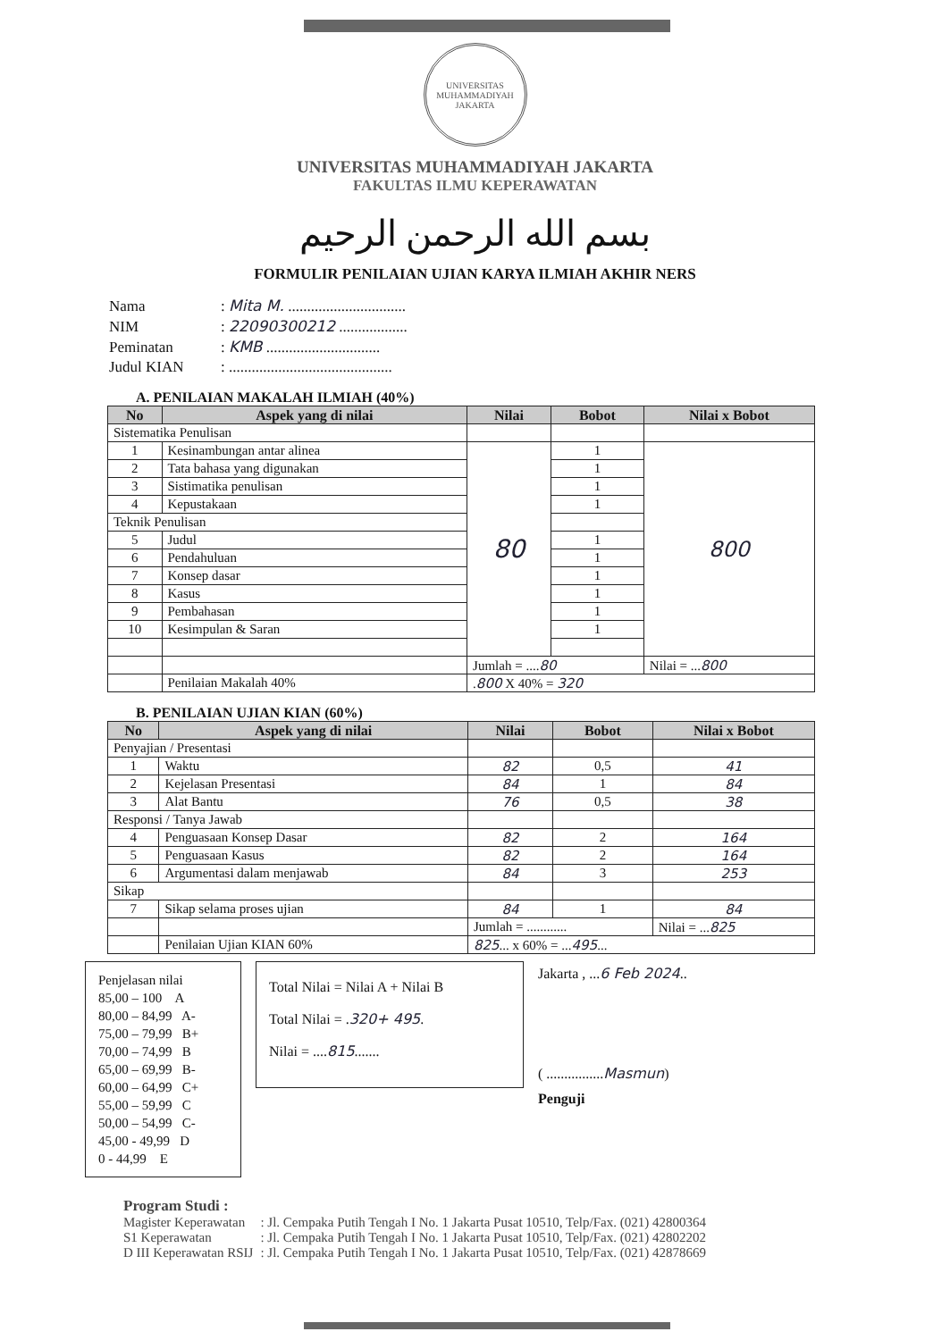UNIVERSITAS MUHAMMADIYAH JAKARTA
UNIVERSITAS MUHAMMADIYAH JAKARTA
FAKULTAS ILMU KEPERAWATAN
بسم الله الرحمن الرحيم
FORMULIR PENILAIAN UJIAN KARYA ILMIAH AKHIR NERS
Nama: Mita M. ...............................
NIM: 22090300212 ..................
Peminatan: KMB ..............................
Judul KIAN: ...........................................
A. PENILAIAN MAKALAH ILMIAH (40%)
| No | Aspek yang di nilai | Nilai | Bobot | Nilai x Bobot |
| --- | --- | --- | --- | --- |
| Sistematika Penulisan | | | | |
| 1 | Kesinambungan antar alinea | 80 | 1 | 800 |
| 2 | Tata bahasa yang digunakan | | 1 | |
| 3 | Sistimatika penulisan | | 1 | |
| 4 | Kepustakaan | | 1 | |
| Teknik Penulisan | | | | |
| 5 | Judul | | 1 | |
| 6 | Pendahuluan | | 1 | |
| 7 | Konsep dasar | | 1 | |
| 8 | Kasus | | 1 | |
| 9 | Pembahasan | | 1 | |
| 10 | Kesimpulan & Saran | | 1 | |
| | | Jumlah = .... 80 | | Nilai = ... 800 |
| | Penilaian Makalah 40% | . 800 X 40% = 320 | | |
B. PENILAIAN UJIAN KIAN (60%)
| No | Aspek yang di nilai | Nilai | Bobot | Nilai x Bobot |
| --- | --- | --- | --- | --- |
| Penyajian / Presentasi | | | | |
| 1 | Waktu | 82 | 0,5 | 41 |
| 2 | Kejelasan Presentasi | 84 | 1 | 84 |
| 3 | Alat Bantu | 76 | 0,5 | 38 |
| Responsi / Tanya Jawab | | | | |
| 4 | Penguasaan Konsep Dasar | 82 | 2 | 164 |
| 5 | Penguasaan Kasus | 82 | 2 | 164 |
| 6 | Argumentasi dalam menjawab | 84 | 3 | 253 |
| Sikap | | | | |
| 7 | Sikap selama proses ujian | 84 | 1 | 84 |
| | | Jumlah = ............ | | Nilai = ... 825 |
| | Penilaian Ujian KIAN 60% | 825 ... x 60% = ... 495 ... | | |
Penjelasan nilai
85,00 – 100 A
80,00 – 84,99 A-
75,00 – 79,99 B+
70,00 – 74,99 B
65,00 – 69,99 B-
60,00 – 64,99 C+
55,00 – 59,99 C
50,00 – 54,99 C-
45,00 - 49,99 D
0 - 44,99 E
Total Nilai = Nilai A + Nilai B
Total Nilai = .320+ 495.
Nilai = ....815.......
Jakarta , ...6 Feb 2024..
( ................Masmun)
Penguji
Program Studi :
| Magister Keperawatan | : Jl. Cempaka Putih Tengah I No. 1 Jakarta Pusat 10510, Telp/Fax. (021) 42800364 |
| S1 Keperawatan | : Jl. Cempaka Putih Tengah I No. 1 Jakarta Pusat 10510, Telp/Fax. (021) 42802202 |
| D III Keperawatan RSIJ | : Jl. Cempaka Putih Tengah I No. 1 Jakarta Pusat 10510, Telp/Fax. (021) 42878669 |